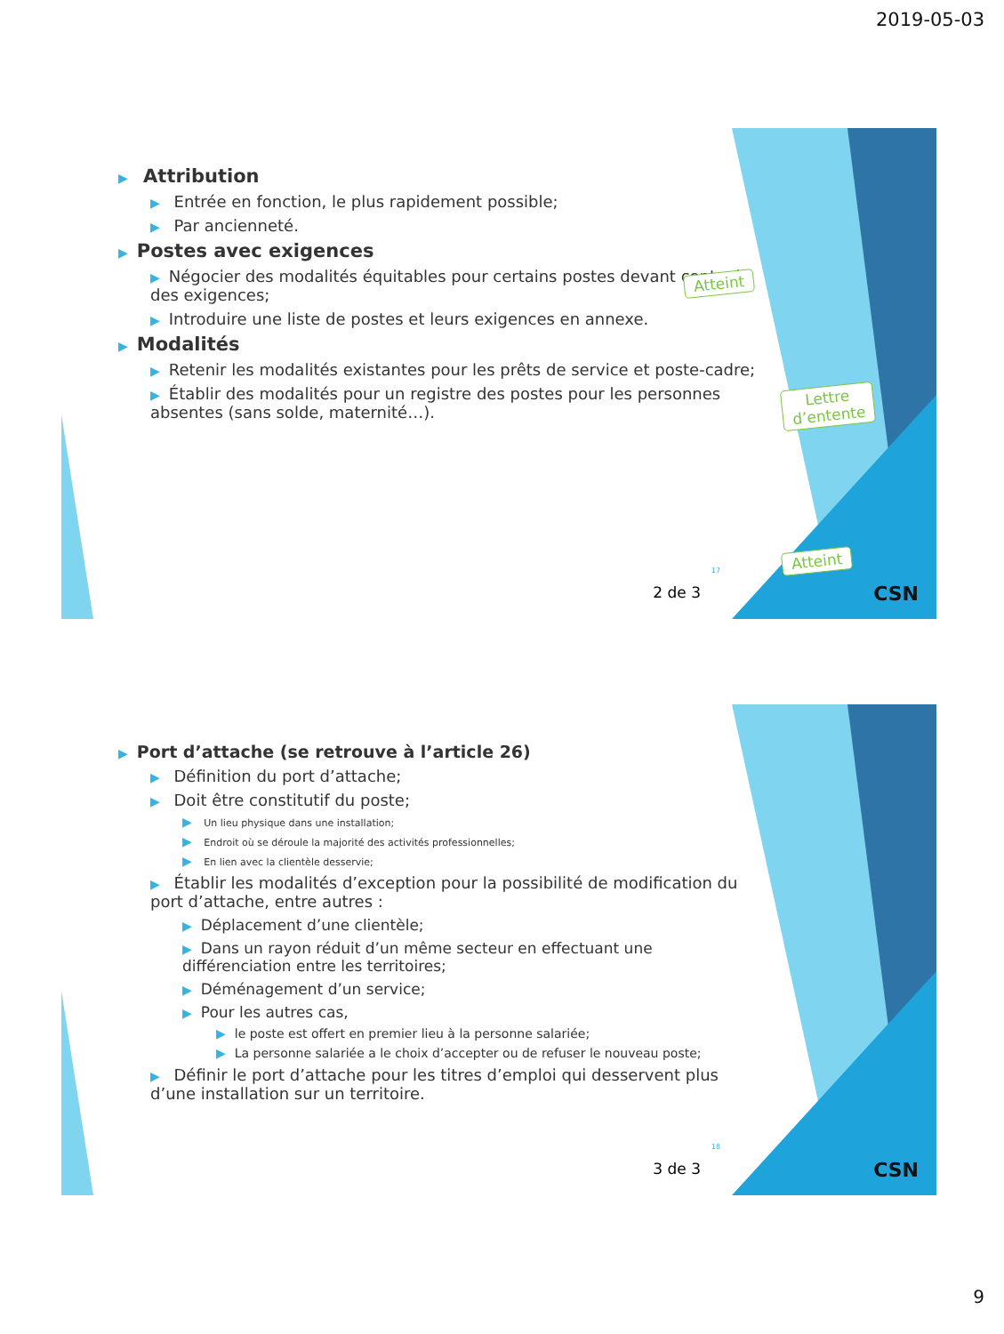2019-05-03
▶ Attribution
▶ Entrée en fonction, le plus rapidement possible;
▶ Par ancienneté.
▶ Postes avec exigences
▶ Négocier des modalités équitables pour certains postes devant contenir des exigences;
▶ Introduire une liste de postes et leurs exigences en annexe.
▶ Modalités
▶ Retenir les modalités existantes pour les prêts de service et poste-cadre;
▶ Établir des modalités pour un registre des postes pour les personnes absentes (sans solde, maternité…).
Atteint
Lettre
d’entente
Atteint
17
2 de 3 CSN
▶ Port d’attache (se retrouve à l’article 26)
▶ Définition du port d’attache;
▶ Doit être constitutif du poste;
▶ Un lieu physique dans une installation;
▶ Endroit où se déroule la majorité des activités professionnelles;
▶ En lien avec la clientèle desservie;
▶ Établir les modalités d’exception pour la possibilité de modification du port d’attache, entre autres :
▶ Déplacement d’une clientèle;
▶ Dans un rayon réduit d’un même secteur en effectuant une différenciation entre les territoires;
▶ Déménagement d’un service;
▶ Pour les autres cas,
▶ le poste est offert en premier lieu à la personne salariée;
▶ La personne salariée a le choix d’accepter ou de refuser le nouveau poste;
▶ Définir le port d’attache pour les titres d’emploi qui desservent plus d’une installation sur un territoire.
18
3 de 3 CSN
9